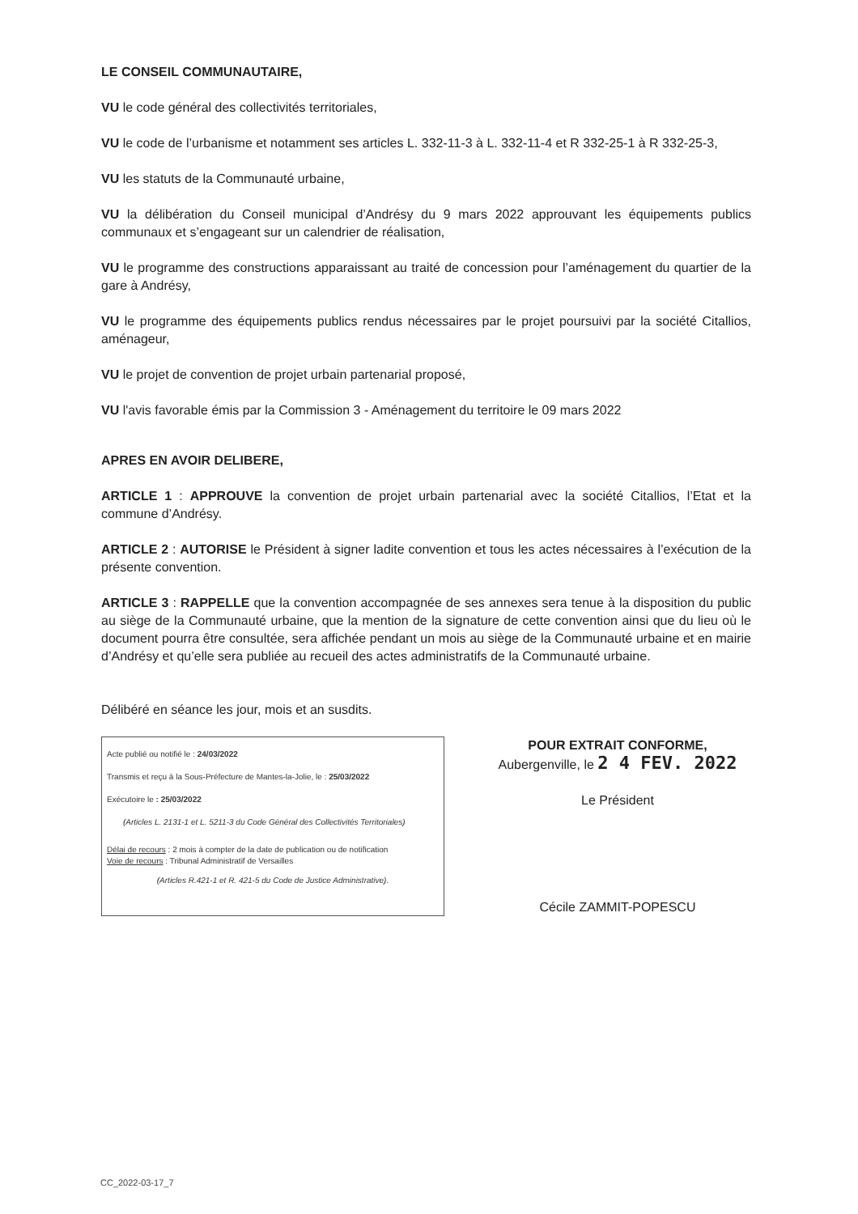LE CONSEIL COMMUNAUTAIRE,
VU le code général des collectivités territoriales,
VU le code de l’urbanisme et notamment ses articles L. 332-11-3 à L. 332-11-4 et R 332-25-1 à R 332-25-3,
VU les statuts de la Communauté urbaine,
VU la délibération du Conseil municipal d’Andrésy du 9 mars 2022 approuvant les équipements publics communaux et s’engageant sur un calendrier de réalisation,
VU le programme des constructions apparaissant au traité de concession pour l’aménagement du quartier de la gare à Andrésy,
VU le programme des équipements publics rendus nécessaires par le projet poursuivi par la société Citallios, aménageur,
VU le projet de convention de projet urbain partenarial proposé,
VU l'avis favorable émis par la Commission 3 - Aménagement du territoire le 09 mars 2022
APRES EN AVOIR DELIBERE,
ARTICLE 1 : APPROUVE la convention de projet urbain partenarial avec la société Citallios, l’Etat et la commune d’Andrésy.
ARTICLE 2 : AUTORISE le Président à signer ladite convention et tous les actes nécessaires à l’exécution de la présente convention.
ARTICLE 3 : RAPPELLE que la convention accompagnée de ses annexes sera tenue à la disposition du public au siège de la Communauté urbaine, que la mention de la signature de cette convention ainsi que du lieu où le document pourra être consultée, sera affichée pendant un mois au siège de la Communauté urbaine et en mairie d’Andrésy et qu’elle sera publiée au recueil des actes administratifs de la Communauté urbaine.
Délibéré en séance les jour, mois et an susdits.
Acte publié ou notifié le : 24/03/2022
Transmis et reçu à la Sous-Préfecture de Mantes-la-Jolie, le : 25/03/2022
Exécutoire le : 25/03/2022
(Articles L. 2131-1 et L. 5211-3 du Code Général des Collectivités Territoriales)
Délai de recours : 2 mois à compter de la date de publication ou de notification
Voie de recours : Tribunal Administratif de Versailles
(Articles R.421-1 et R. 421-5 du Code de Justice Administrative).
POUR EXTRAIT CONFORME,
Aubergenville, le 2 4 FEV. 2022
Le Président
Cécile ZAMMIT-POPESCU
CC_2022-03-17_7